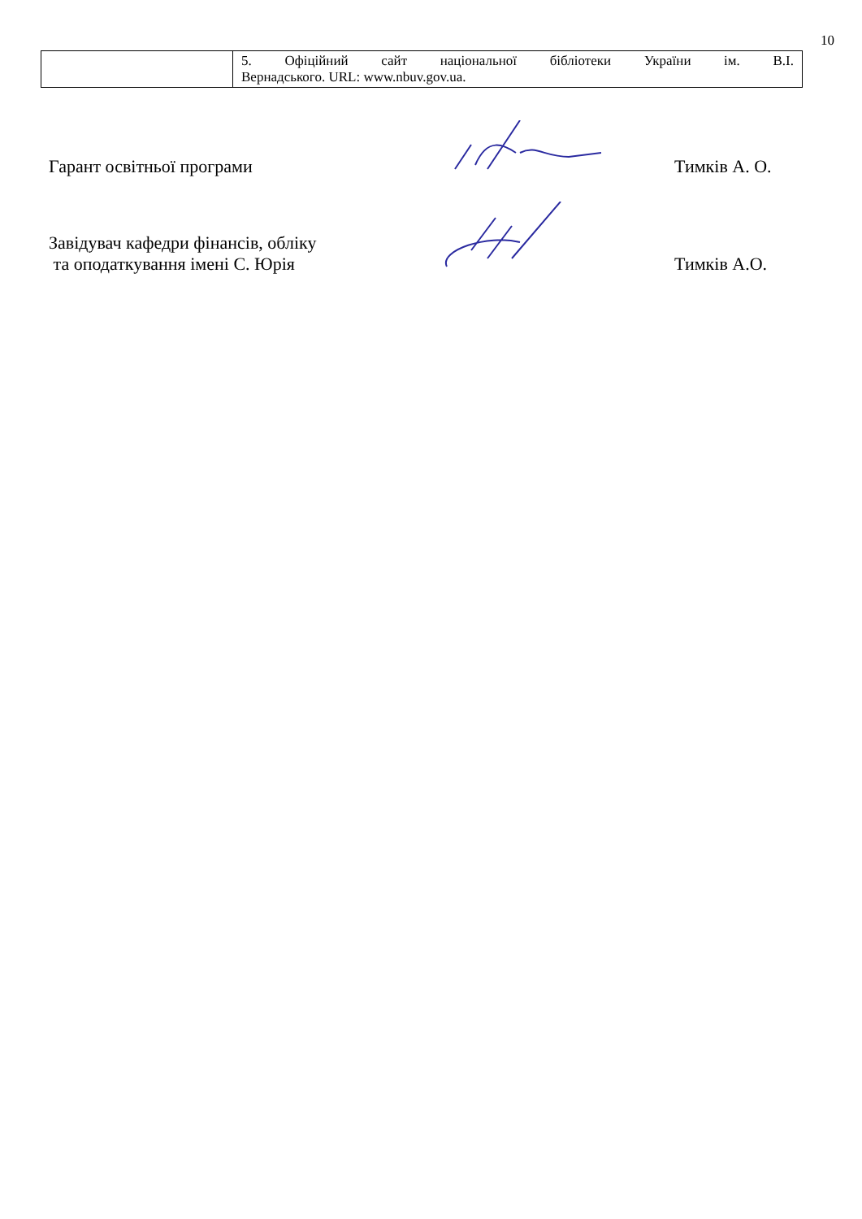10
| | 5. Офіційний сайт національної бібліотеки України ім. В.І. Вернадського. URL: www.nbuv.gov.ua. |
Гарант освітньої програми
Тимків А. О.
Завідувач кафедри фінансів, обліку
та оподаткування імені С. Юрія
Тимків А.О.